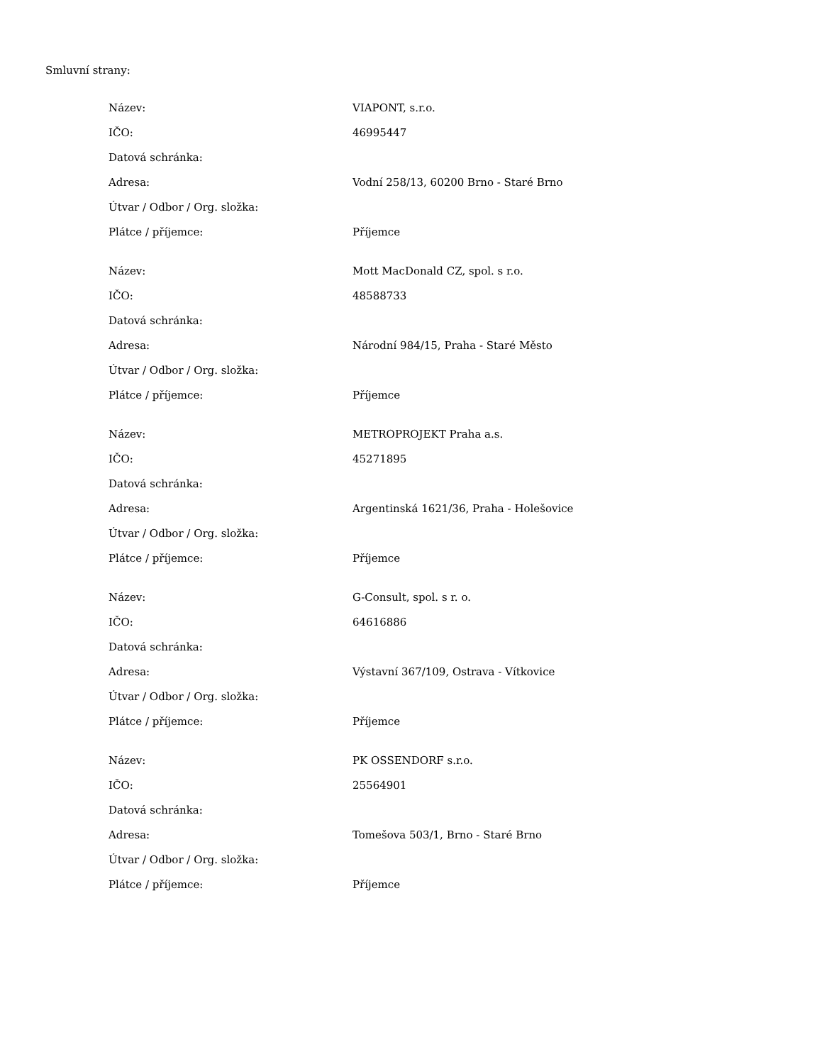Smluvní strany:
| Název: | VIAPONT, s.r.o. |
| IČO: | 46995447 |
| Datová schránka: | |
| Adresa: | Vodní 258/13, 60200 Brno - Staré Brno |
| Útvar / Odbor / Org. složka: | |
| Plátce / příjemce: | Příjemce |
| Název: | Mott MacDonald CZ, spol. s r.o. |
| IČO: | 48588733 |
| Datová schránka: | |
| Adresa: | Národní 984/15, Praha - Staré Město |
| Útvar / Odbor / Org. složka: | |
| Plátce / příjemce: | Příjemce |
| Název: | METROPROJEKT Praha a.s. |
| IČO: | 45271895 |
| Datová schránka: | |
| Adresa: | Argentinská 1621/36, Praha - Holešovice |
| Útvar / Odbor / Org. složka: | |
| Plátce / příjemce: | Příjemce |
| Název: | G-Consult, spol. s r. o. |
| IČO: | 64616886 |
| Datová schránka: | |
| Adresa: | Výstavní 367/109, Ostrava - Vítkovice |
| Útvar / Odbor / Org. složka: | |
| Plátce / příjemce: | Příjemce |
| Název: | PK OSSENDORF s.r.o. |
| IČO: | 25564901 |
| Datová schránka: | |
| Adresa: | Tomešova 503/1, Brno - Staré Brno |
| Útvar / Odbor / Org. složka: | |
| Plátce / příjemce: | Příjemce |